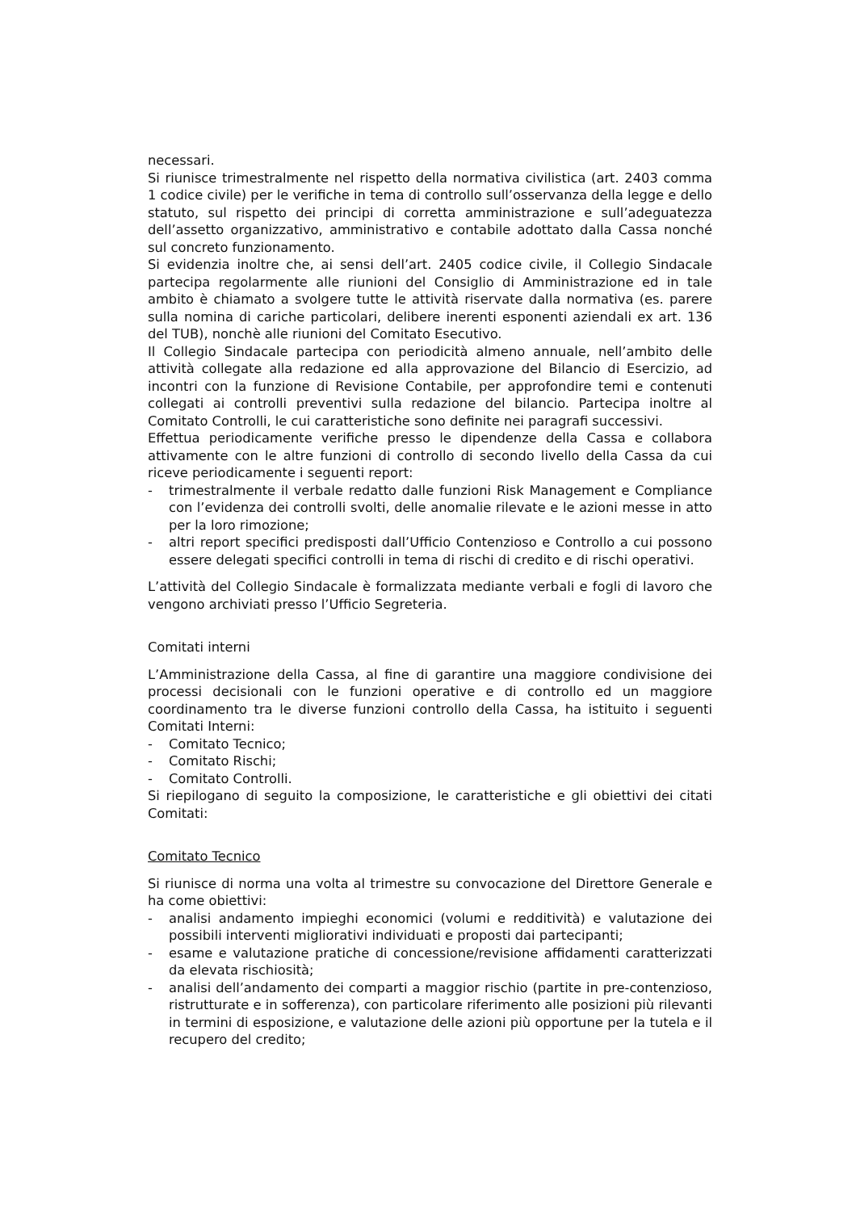necessari.
Si riunisce trimestralmente nel rispetto della normativa civilistica (art. 2403 comma 1 codice civile) per le verifiche in tema di controllo sull’osservanza della legge e dello statuto, sul rispetto dei principi di corretta amministrazione e sull’adeguatezza dell’assetto organizzativo, amministrativo e contabile adottato dalla Cassa nonché sul concreto funzionamento.
Si evidenzia inoltre che, ai sensi dell’art. 2405 codice civile, il Collegio Sindacale partecipa regolarmente alle riunioni del Consiglio di Amministrazione ed in tale ambito è chiamato a svolgere tutte le attività riservate dalla normativa (es. parere sulla nomina di cariche particolari, delibere inerenti esponenti aziendali ex art. 136 del TUB), nonchè alle riunioni del Comitato Esecutivo.
Il Collegio Sindacale partecipa con periodicità almeno annuale, nell’ambito delle attività collegate alla redazione ed alla approvazione del Bilancio di Esercizio, ad incontri con la funzione di Revisione Contabile, per approfondire temi e contenuti collegati ai controlli preventivi sulla redazione del bilancio. Partecipa inoltre al Comitato Controlli, le cui caratteristiche sono definite nei paragrafi successivi.
Effettua periodicamente verifiche presso le dipendenze della Cassa e collabora attivamente con le altre funzioni di controllo di secondo livello della Cassa da cui riceve periodicamente i seguenti report:
- trimestralmente il verbale redatto dalle funzioni Risk Management e Compliance con l’evidenza dei controlli svolti, delle anomalie rilevate e le azioni messe in atto per la loro rimozione;
- altri report specifici predisposti dall’Ufficio Contenzioso e Controllo a cui possono essere delegati specifici controlli in tema di rischi di credito e di rischi operativi.
L’attività del Collegio Sindacale è formalizzata mediante verbali e fogli di lavoro che vengono archiviati presso l’Ufficio Segreteria.
Comitati interni
L’Amministrazione della Cassa, al fine di garantire una maggiore condivisione dei processi decisionali con le funzioni operative e di controllo ed un maggiore coordinamento tra le diverse funzioni controllo della Cassa, ha istituito i seguenti Comitati Interni:
- Comitato Tecnico;
- Comitato Rischi;
- Comitato Controlli.
Si riepilogano di seguito la composizione, le caratteristiche e gli obiettivi dei citati Comitati:
Comitato Tecnico
Si riunisce di norma una volta al trimestre su convocazione del Direttore Generale e ha come obiettivi:
- analisi andamento impieghi economici (volumi e redditività) e valutazione dei possibili interventi migliorativi individuati e proposti dai partecipanti;
- esame e valutazione pratiche di concessione/revisione affidamenti caratterizzati da elevata rischiosità;
- analisi dell’andamento dei comparti a maggior rischio (partite in pre-contenzioso, ristrutturate e in sofferenza), con particolare riferimento alle posizioni più rilevanti in termini di esposizione, e valutazione delle azioni più opportune per la tutela e il recupero del credito;